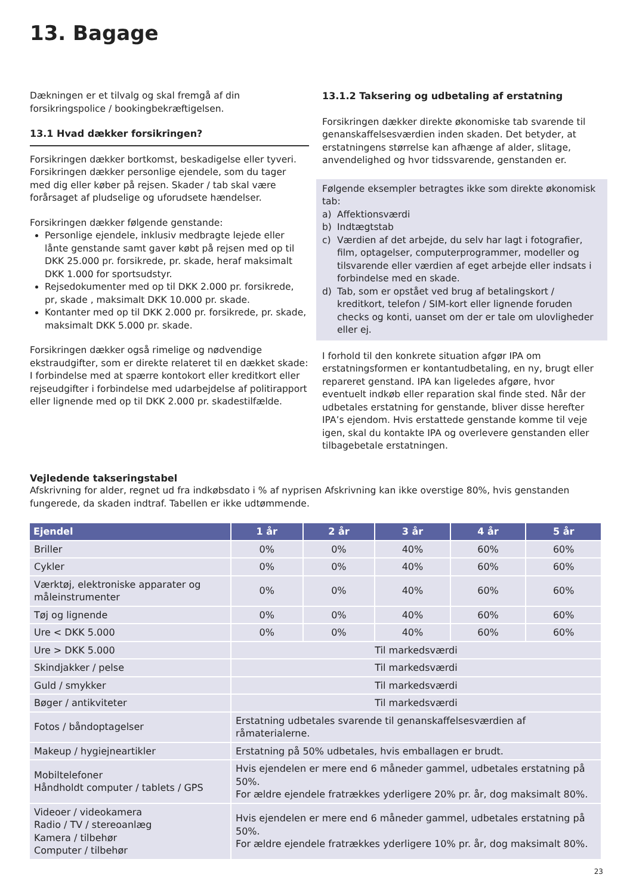13. Bagage
Dækningen er et tilvalg og skal fremgå af din forsikringspolice / bookingbekræftigelsen.
13.1 Hvad dækker forsikringen?
Forsikringen dækker bortkomst, beskadigelse eller tyveri. Forsikringen dækker personlige ejendele, som du tager med dig eller køber på rejsen. Skader / tab skal være forårsaget af pludselige og uforudsete hændelser.
Forsikringen dækker følgende genstande:
Personlige ejendele, inklusiv medbragte lejede eller lånte genstande samt gaver købt på rejsen med op til DKK 25.000 pr. forsikrede, pr. skade, heraf maksimalt DKK 1.000 for sportsudstyr.
Rejsedokumenter med op til DKK 2.000 pr. forsikrede, pr, skade , maksimalt DKK 10.000 pr. skade.
Kontanter med op til DKK 2.000 pr. forsikrede, pr. skade, maksimalt DKK 5.000 pr. skade.
Forsikringen dækker også rimelige og nødvendige ekstraudgifter, som er direkte relateret til en dækket skade: I forbindelse med at spærre kontokort eller kreditkort eller rejseudgifter i forbindelse med udarbejdelse af politirapport eller lignende med op til DKK 2.000 pr. skadestilfælde.
13.1.2 Taksering og udbetaling af erstatning
Forsikringen dækker direkte økonomiske tab svarende til genanskaffelsesværdien inden skaden. Det betyder, at erstatningens størrelse kan afhænge af alder, slitage, anvendelighed og hvor tidssvarende, genstanden er.
Følgende eksempler betragtes ikke som direkte økonomisk tab:
a) Affektionsværdi
b) Indtægtstab
c) Værdien af det arbejde, du selv har lagt i fotografier, film, optagelser, computerprogrammer, modeller og tilsvarende eller værdien af eget arbejde eller indsats i forbindelse med en skade.
d) Tab, som er opstået ved brug af betalingskort / kreditkort, telefon / SIM-kort eller lignende foruden checks og konti, uanset om der er tale om ulovligheder eller ej.
I forhold til den konkrete situation afgør IPA om erstatningsformen er kontantudbetaling, en ny, brugt eller repareret genstand. IPA kan ligeledes afgøre, hvor eventuelt indkøb eller reparation skal finde sted. Når der udbetales erstatning for genstande, bliver disse herefter IPA’s ejendom. Hvis erstattede genstande komme til veje igen, skal du kontakte IPA og overlevere genstanden eller tilbagebetale erstatningen.
Vejledende takseringstabel
Afskrivning for alder, regnet ud fra indkøbsdato i % af nyprisen Afskrivning kan ikke overstige 80%, hvis genstanden fungerede, da skaden indtraf. Tabellen er ikke udtømmende.
| Ejendel | 1 år | 2 år | 3 år | 4 år | 5 år |
| --- | --- | --- | --- | --- | --- |
| Briller | 0% | 0% | 40% | 60% | 60% |
| Cykler | 0% | 0% | 40% | 60% | 60% |
| Værktøj, elektroniske apparater og måleinstrumenter | 0% | 0% | 40% | 60% | 60% |
| Tøj og lignende | 0% | 0% | 40% | 60% | 60% |
| Ure < DKK 5.000 | 0% | 0% | 40% | 60% | 60% |
| Ure > DKK 5.000 | Til markedsværdi | | | | |
| Skindjakker / pelse | Til markedsværdi | | | | |
| Guld / smykker | Til markedsværdi | | | | |
| Bøger / antikviteter | Til markedsværdi | | | | |
| Fotos / båndoptagelser | Erstatning udbetales svarende til genanskaffelsesværdien af råmaterialerne. | | | | |
| Makeup / hygiejneartikler | Erstatning på 50% udbetales, hvis emballagen er brudt. | | | | |
| Mobiltelefoner Håndholdt computer / tablets / GPS | Hvis ejendelen er mere end 6 måneder gammel, udbetales erstatning på 50%. For ældre ejendele fratrækkes yderligere 20% pr. år, dog maksimalt 80%. | | | | |
| Videoer / videokamera Radio / TV / stereoanlæg Kamera / tilbehør Computer / tilbehør | Hvis ejendelen er mere end 6 måneder gammel, udbetales erstatning på 50%. For ældre ejendele fratrækkes yderligere 10% pr. år, dog maksimalt 80%. | | | | |
23